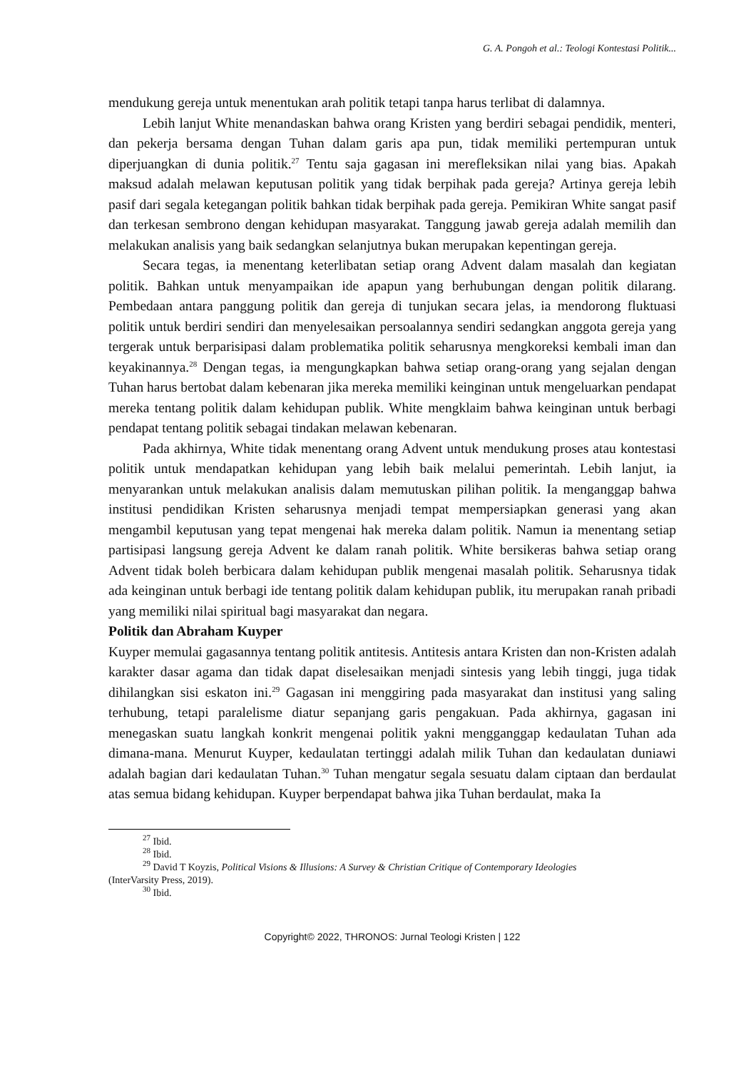G. A. Pongoh et al.: Teologi Kontestasi Politik...
mendukung gereja untuk menentukan arah politik tetapi tanpa harus terlibat di dalamnya.
Lebih lanjut White menandaskan bahwa orang Kristen yang berdiri sebagai pendidik, menteri, dan pekerja bersama dengan Tuhan dalam garis apa pun, tidak memiliki pertempuran untuk diperjuangkan di dunia politik.<sup>27</sup> Tentu saja gagasan ini merefleksikan nilai yang bias. Apakah maksud adalah melawan keputusan politik yang tidak berpihak pada gereja? Artinya gereja lebih pasif dari segala ketegangan politik bahkan tidak berpihak pada gereja. Pemikiran White sangat pasif dan terkesan sembrono dengan kehidupan masyarakat. Tanggung jawab gereja adalah memilih dan melakukan analisis yang baik sedangkan selanjutnya bukan merupakan kepentingan gereja.
Secara tegas, ia menentang keterlibatan setiap orang Advent dalam masalah dan kegiatan politik. Bahkan untuk menyampaikan ide apapun yang berhubungan dengan politik dilarang. Pembedaan antara panggung politik dan gereja di tunjukan secara jelas, ia mendorong fluktuasi politik untuk berdiri sendiri dan menyelesaikan persoalannya sendiri sedangkan anggota gereja yang tergerak untuk berparisipasi dalam problematika politik seharusnya mengkoreksi kembali iman dan keyakinannya.<sup>28</sup> Dengan tegas, ia mengungkapkan bahwa setiap orang-orang yang sejalan dengan Tuhan harus bertobat dalam kebenaran jika mereka memiliki keinginan untuk mengeluarkan pendapat mereka tentang politik dalam kehidupan publik. White mengklaim bahwa keinginan untuk berbagi pendapat tentang politik sebagai tindakan melawan kebenaran.
Pada akhirnya, White tidak menentang orang Advent untuk mendukung proses atau kontestasi politik untuk mendapatkan kehidupan yang lebih baik melalui pemerintah. Lebih lanjut, ia menyarankan untuk melakukan analisis dalam memutuskan pilihan politik. Ia menganggap bahwa institusi pendidikan Kristen seharusnya menjadi tempat mempersiapkan generasi yang akan mengambil keputusan yang tepat mengenai hak mereka dalam politik. Namun ia menentang setiap partisipasi langsung gereja Advent ke dalam ranah politik. White bersikeras bahwa setiap orang Advent tidak boleh berbicara dalam kehidupan publik mengenai masalah politik. Seharusnya tidak ada keinginan untuk berbagi ide tentang politik dalam kehidupan publik, itu merupakan ranah pribadi yang memiliki nilai spiritual bagi masyarakat dan negara.
Politik dan Abraham Kuyper
Kuyper memulai gagasannya tentang politik antitesis. Antitesis antara Kristen dan non-Kristen adalah karakter dasar agama dan tidak dapat diselesaikan menjadi sintesis yang lebih tinggi, juga tidak dihilangkan sisi eskaton ini.<sup>29</sup> Gagasan ini menggiring pada masyarakat dan institusi yang saling terhubung, tetapi paralelisme diatur sepanjang garis pengakuan. Pada akhirnya, gagasan ini menegaskan suatu langkah konkrit mengenai politik yakni mengganggap kedaulatan Tuhan ada dimana-mana. Menurut Kuyper, kedaulatan tertinggi adalah milik Tuhan dan kedaulatan duniawi adalah bagian dari kedaulatan Tuhan.<sup>30</sup> Tuhan mengatur segala sesuatu dalam ciptaan dan berdaulat atas semua bidang kehidupan. Kuyper berpendapat bahwa jika Tuhan berdaulat, maka Ia
<sup>27</sup> Ibid.
<sup>28</sup> Ibid.
<sup>29</sup> David T Koyzis, Political Visions & Illusions: A Survey & Christian Critique of Contemporary Ideologies
(InterVarsity Press, 2019).
<sup>30</sup> Ibid.
Copyright© 2022, THRONOS: Jurnal Teologi Kristen | 122